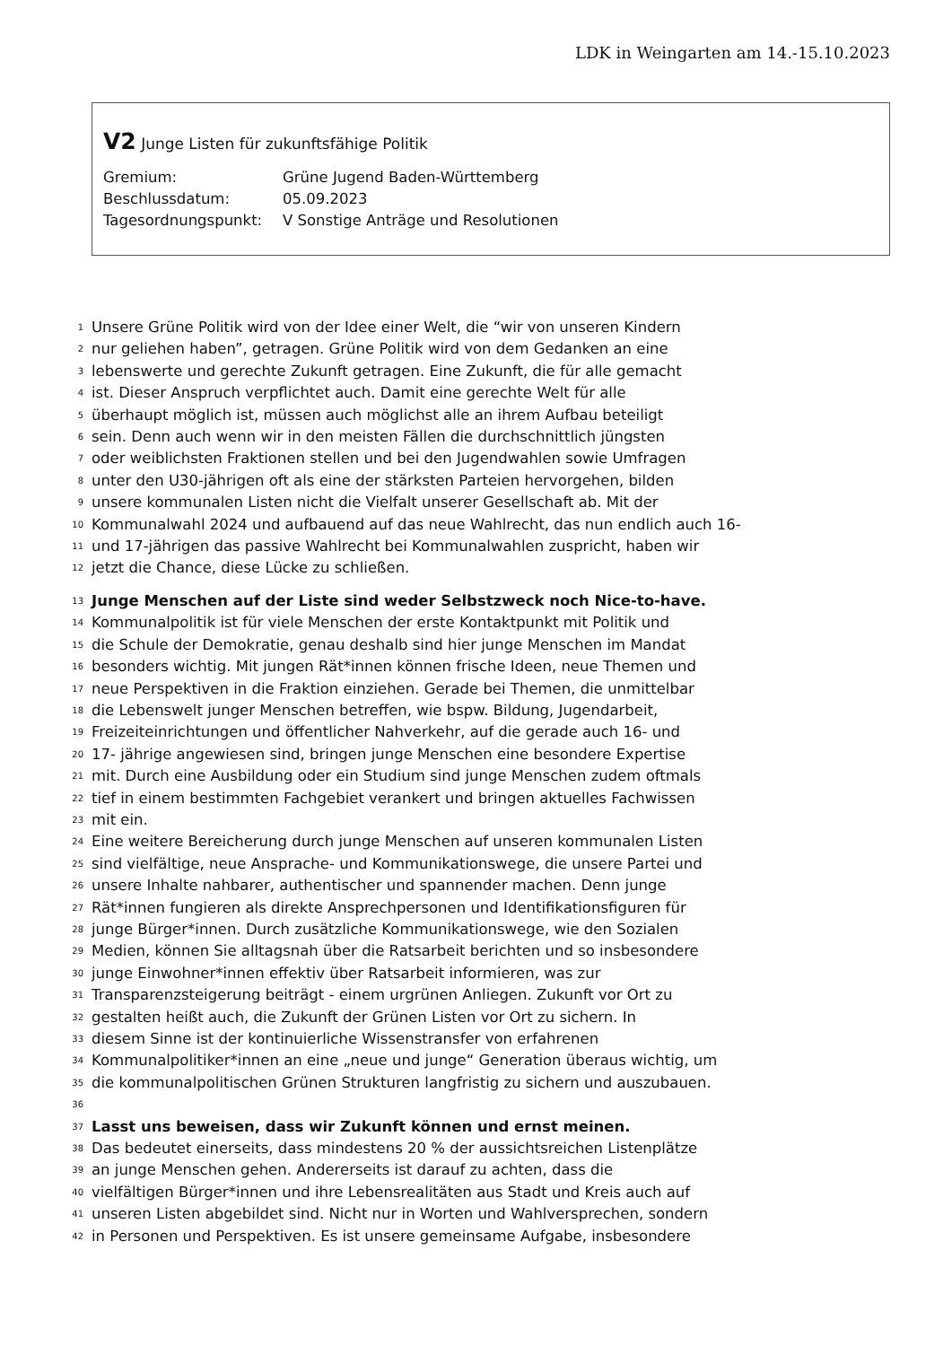LDK in Weingarten am 14.-15.10.2023
V2 Junge Listen für zukunftsfähige Politik
Gremium: Grüne Jugend Baden-Württemberg
Beschlussdatum: 05.09.2023
Tagesordnungspunkt: V Sonstige Anträge und Resolutionen
1 Unsere Grüne Politik wird von der Idee einer Welt, die “wir von unseren Kindern
2 nur geliehen haben”, getragen. Grüne Politik wird von dem Gedanken an eine
3 lebenswerte und gerechte Zukunft getragen. Eine Zukunft, die für alle gemacht
4 ist. Dieser Anspruch verpflichtet auch. Damit eine gerechte Welt für alle
5 überhaupt möglich ist, müssen auch möglichst alle an ihrem Aufbau beteiligt
6 sein. Denn auch wenn wir in den meisten Fällen die durchschnittlich jüngsten
7 oder weiblichsten Fraktionen stellen und bei den Jugendwahlen sowie Umfragen
8 unter den U30-jährigen oft als eine der stärksten Parteien hervorgehen, bilden
9 unsere kommunalen Listen nicht die Vielfalt unserer Gesellschaft ab. Mit der
10 Kommunalwahl 2024 und aufbauend auf das neue Wahlrecht, das nun endlich auch 16-
11 und 17-jährigen das passive Wahlrecht bei Kommunalwahlen zuspricht, haben wir
12 jetzt die Chance, diese Lücke zu schließen.
13 Junge Menschen auf der Liste sind weder Selbstzweck noch Nice-to-have.
14 Kommunalpolitik ist für viele Menschen der erste Kontaktpunkt mit Politik und
15 die Schule der Demokratie, genau deshalb sind hier junge Menschen im Mandat
16 besonders wichtig. Mit jungen Rät*innen können frische Ideen, neue Themen und
17 neue Perspektiven in die Fraktion einziehen. Gerade bei Themen, die unmittelbar
18 die Lebenswelt junger Menschen betreffen, wie bspw. Bildung, Jugendarbeit,
19 Freizeiteinrichtungen und öffentlicher Nahverkehr, auf die gerade auch 16- und
20 17- jährige angewiesen sind, bringen junge Menschen eine besondere Expertise
21 mit. Durch eine Ausbildung oder ein Studium sind junge Menschen zudem oftmals
22 tief in einem bestimmten Fachgebiet verankert und bringen aktuelles Fachwissen
23 mit ein.
24 Eine weitere Bereicherung durch junge Menschen auf unseren kommunalen Listen
25 sind vielfältige, neue Ansprache- und Kommunikationswege, die unsere Partei und
26 unsere Inhalte nahbarer, authentischer und spannender machen. Denn junge
27 Rät*innen fungieren als direkte Ansprechpersonen und Identifikationsfiguren für
28 junge Bürger*innen. Durch zusätzliche Kommunikationswege, wie den Sozialen
29 Medien, können Sie alltagsnah über die Ratsarbeit berichten und so insbesondere
30 junge Einwohner*innen effektiv über Ratsarbeit informieren, was zur
31 Transparenzsteigerung beiträgt - einem urgrünen Anliegen. Zukunft vor Ort zu
32 gestalten heißt auch, die Zukunft der Grünen Listen vor Ort zu sichern. In
33 diesem Sinne ist der kontinuierliche Wissenstransfer von erfahrenen
34 Kommunalpolitiker*innen an eine „neue und junge“ Generation überaus wichtig, um
35 die kommunalpolitischen Grünen Strukturen langfristig zu sichern und auszubauen.
36
37 Lasst uns beweisen, dass wir Zukunft können und ernst meinen.
38 Das bedeutet einerseits, dass mindestens 20 % der aussichtsreichen Listenplätze
39 an junge Menschen gehen. Andererseits ist darauf zu achten, dass die
40 vielfältigen Bürger*innen und ihre Lebensrealitäten aus Stadt und Kreis auch auf
41 unseren Listen abgebildet sind. Nicht nur in Worten und Wahlversprechen, sondern
42 in Personen und Perspektiven. Es ist unsere gemeinsame Aufgabe, insbesondere